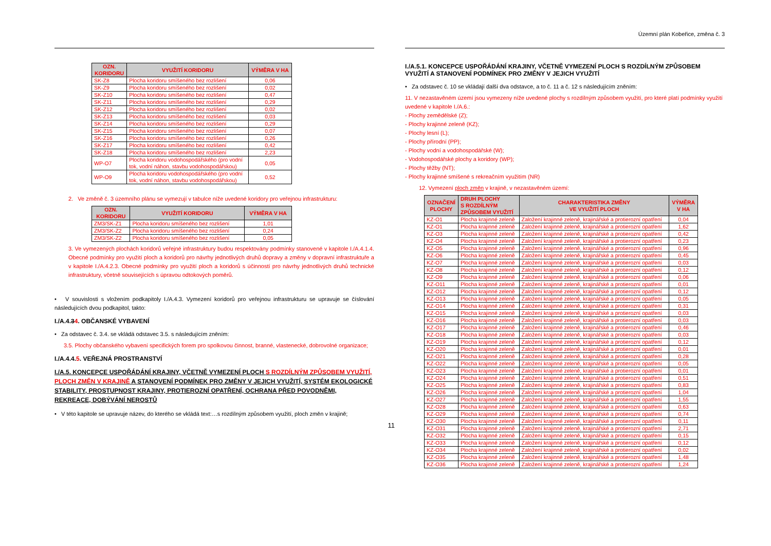| OZN. KORIDORU | VYUŽITÍ KORIDORU | VÝMĚRA V HA |
| --- | --- | --- |
| SK-Z8 | Plocha koridoru smíšeného bez rozlišení | 0,06 |
| SK-Z9 | Plocha koridoru smíšeného bez rozlišení | 0,02 |
| SK-Z10 | Plocha koridoru smíšeného bez rozlišení | 0,47 |
| SK-Z11 | Plocha koridoru smíšeného bez rozlišení | 0,29 |
| SK-Z12 | Plocha koridoru smíšeného bez rozlišení | 0,02 |
| SK-Z13 | Plocha koridoru smíšeného bez rozlišení | 0,03 |
| SK-Z14 | Plocha koridoru smíšeného bez rozlišení | 0,29 |
| SK-Z15 | Plocha koridoru smíšeného bez rozlišení | 0,07 |
| SK-Z16 | Plocha koridoru smíšeného bez rozlišení | 0,26 |
| SK-Z17 | Plocha koridoru smíšeného bez rozlišení | 0,42 |
| SK-Z18 | Plocha koridoru smíšeného bez rozlišení | 2,23 |
| WP-O7 | Plocha koridoru vodohospodářského (pro vodní tok, vodní náhon, stavbu vodohospodářskou) | 0,05 |
| WP-O9 | Plocha koridoru vodohospodářského (pro vodní tok, vodní náhon, stavbu vodohospodářskou) | 0,52 |
2. Ve změně č. 3 územního plánu se vymezují v tabulce níže uvedené koridory pro veřejnou infrastrukturu:
| OZN. KORIDORU | VYUŽITÍ KORIDORU | VÝMĚRA V HA |
| --- | --- | --- |
| ZM3/SK-Z1 | Plocha koridoru smíšeného bez rozlišení | 1,01 |
| ZM3/SK-Z2 | Plocha koridoru smíšeného bez rozlišení | 0,24 |
| ZM3/SK-Z2 | Plocha koridoru smíšeného bez rozlišení | 0,05 |
3. Ve vymezených plochách koridorů veřejné infrastruktury budou respektovány podmínky stanovené v kapitole I./A.4.1.4. Obecné podmínky pro využití ploch a koridorů pro návrhy jednotlivých druhů dopravy a změny v dopravní infrastruktuře a v kapitole I./A.4.2.3. Obecné podmínky pro využití ploch a koridorů s účinností pro návrhy jednotlivých druhů technické infrastruktury, včetně souvisejících s úpravou odtokových poměrů.
• V souvislosti s vložením podkapitoly I./A.4.3. Vymezení koridorů pro veřejnou infrastrukturu se upravuje se číslování následujících dvou podkapitol, takto:
I./A.4.34. OBČANSKÉ VYBAVENÍ
• Za odstavec č. 3.4. se vkládá odstavec 3.5. s následujícím zněním:
3.5. Plochy občanského vybavení specifických forem pro spolkovou činnost, branné, vlastenecké, dobrovolné organizace;
I./A.4.4.5. VEŘEJNÁ PROSTRANSTVÍ
I./A.5. KONCEPCE USPOŘÁDÁNÍ KRAJINY, VČETNĚ VYMEZENÍ PLOCH S ROZDÍLNÝM ZPŮSOBEM VYUŽITÍ, PLOCH ZMĚN V KRAJINĚ A STANOVENÍ PODMÍNEK PRO ZMĚNY V JEJICH VYUŽITÍ, SYSTÉM EKOLOGICKÉ STABILITY, PROSTUPNOST KRAJINY, PROTIEROZNÍ OPATŘENÍ, OCHRANA PŘED POVODNĚMI, REKREACE, DOBÝVÁNÍ NEROSTŮ
• V této kapitole se upravuje název, do kterého se vkládá text:…s rozdílným způsobem využití, ploch změn v krajině;
11
Územní plán Kobeřice, změna č. 3
I./A.5.1. KONCEPCE USPOŘÁDÁNÍ KRAJINY, VČETNĚ VYMEZENÍ PLOCH S ROZDÍLNÝM ZPŮSOBEM VYUŽITÍ A STANOVENÍ PODMÍNEK PRO ZMĚNY V JEJICH VYUŽITÍ
• Za odstavec č. 10 se vkládají další dva odstavce, a to č. 11 a č. 12 s následujícím zněním:
11. V nezastavěném území jsou vymezeny níže uvedené plochy s rozdílným způsobem využití, pro které platí podmínky využití uvedené v kapitole I./A.6.:
- Plochy zemědělské (Z);
- Plochy krajinné zeleně (KZ);
- Plochy lesní (L);
- Plochy přírodní (PP);
- Plochy vodní a vodohospodářské (W);
- Vodohospodářské plochy a koridory (WP);
- Plochy těžby (NT);
- Plochy krajinné smíšené s rekreačním využitím (NR)
12. Vymezení ploch změn v krajině, v nezastavěném území:
| OZNAČENÍ PLOCHY | DRUH PLOCHY S ROZDÍLNÝM ZPŮSOBEM VYUŽITÍ | CHARAKTERISTIKA ZMĚNY VE VYUŽITÍ PLOCH | VÝMĚRA V HA |
| --- | --- | --- | --- |
| KZ-O1 | Plocha krajinné zeleně | Založení krajinné zeleně, krajinářské a protierozní opatření | 0,04 |
| KZ-O1 | Plocha krajinné zeleně | Založení krajinné zeleně, krajinářské a protierozní opatření | 1,62 |
| KZ-O3 | Plocha krajinné zeleně | Založení krajinné zeleně, krajinářské a protierozní opatření | 0,42 |
| KZ-O4 | Plocha krajinné zeleně | Založení krajinné zeleně, krajinářské a protierozní opatření | 0,23 |
| KZ-O5 | Plocha krajinné zeleně | Založení krajinné zeleně, krajinářské a protierozní opatření | 0,96 |
| KZ-O6 | Plocha krajinné zeleně | Založení krajinné zeleně, krajinářské a protierozní opatření | 0,45 |
| KZ-O7 | Plocha krajinné zeleně | Založení krajinné zeleně, krajinářské a protierozní opatření | 0,03 |
| KZ-O8 | Plocha krajinné zeleně | Založení krajinné zeleně, krajinářské a protierozní opatření | 0,12 |
| KZ-O9 | Plocha krajinné zeleně | Založení krajinné zeleně, krajinářské a protierozní opatření | 0,06 |
| KZ-O11 | Plocha krajinné zeleně | Založení krajinné zeleně, krajinářské a protierozní opatření | 0,01 |
| KZ-O12 | Plocha krajinné zeleně | Založení krajinné zeleně, krajinářské a protierozní opatření | 0,12 |
| KZ-O13 | Plocha krajinné zeleně | Založení krajinné zeleně, krajinářské a protierozní opatření | 0,05 |
| KZ-O14 | Plocha krajinné zeleně | Založení krajinné zeleně, krajinářské a protierozní opatření | 0,31 |
| KZ-O15 | Plocha krajinné zeleně | Založení krajinné zeleně, krajinářské a protierozní opatření | 0,03 |
| KZ-O16 | Plocha krajinné zeleně | Založení krajinné zeleně, krajinářské a protierozní opatření | 0,03 |
| KZ-O17 | Plocha krajinné zeleně | Založení krajinné zeleně, krajinářské a protierozní opatření | 0,46 |
| KZ-O18 | Plocha krajinné zeleně | Založení krajinné zeleně, krajinářské a protierozní opatření | 0,03 |
| KZ-O19 | Plocha krajinné zeleně | Založení krajinné zeleně, krajinářské a protierozní opatření | 0,12 |
| KZ-O20 | Plocha krajinné zeleně | Založení krajinné zeleně, krajinářské a protierozní opatření | 0,01 |
| KZ-O21 | Plocha krajinné zeleně | Založení krajinné zeleně, krajinářské a protierozní opatření | 0,28 |
| KZ-O22 | Plocha krajinné zeleně | Založení krajinné zeleně, krajinářské a protierozní opatření | 0,05 |
| KZ-O23 | Plocha krajinné zeleně | Založení krajinné zeleně, krajinářské a protierozní opatření | 0,01 |
| KZ-O24 | Plocha krajinné zeleně | Založení krajinné zeleně, krajinářské a protierozní opatření | 0,51 |
| KZ-O25 | Plocha krajinné zeleně | Založení krajinné zeleně, krajinářské a protierozní opatření | 0,83 |
| KZ-O26 | Plocha krajinné zeleně | Založení krajinné zeleně, krajinářské a protierozní opatření | 1,04 |
| KZ-O27 | Plocha krajinné zeleně | Založení krajinné zeleně, krajinářské a protierozní opatření | 1,55 |
| KZ-O28 | Plocha krajinné zeleně | Založení krajinné zeleně, krajinářské a protierozní opatření | 0,63 |
| KZ-O29 | Plocha krajinné zeleně | Založení krajinné zeleně, krajinářské a protierozní opatření | 0,74 |
| KZ-O30 | Plocha krajinné zeleně | Založení krajinné zeleně, krajinářské a protierozní opatření | 0,11 |
| KZ-O31 | Plocha krajinné zeleně | Založení krajinné zeleně, krajinářské a protierozní opatření | 2,71 |
| KZ-O32 | Plocha krajinné zeleně | Založení krajinné zeleně, krajinářské a protierozní opatření | 0,15 |
| KZ-O33 | Plocha krajinné zeleně | Založení krajinné zeleně, krajinářské a protierozní opatření | 0,12 |
| KZ-O34 | Plocha krajinné zeleně | Založení krajinné zeleně, krajinářské a protierozní opatření | 0,02 |
| KZ-O35 | Plocha krajinné zeleně | Založení krajinné zeleně, krajinářské a protierozní opatření | 1,48 |
| KZ-O36 | Plocha krajinné zeleně | Založení krajinné zeleně, krajinářské a protierozní opatření | 1,24 |